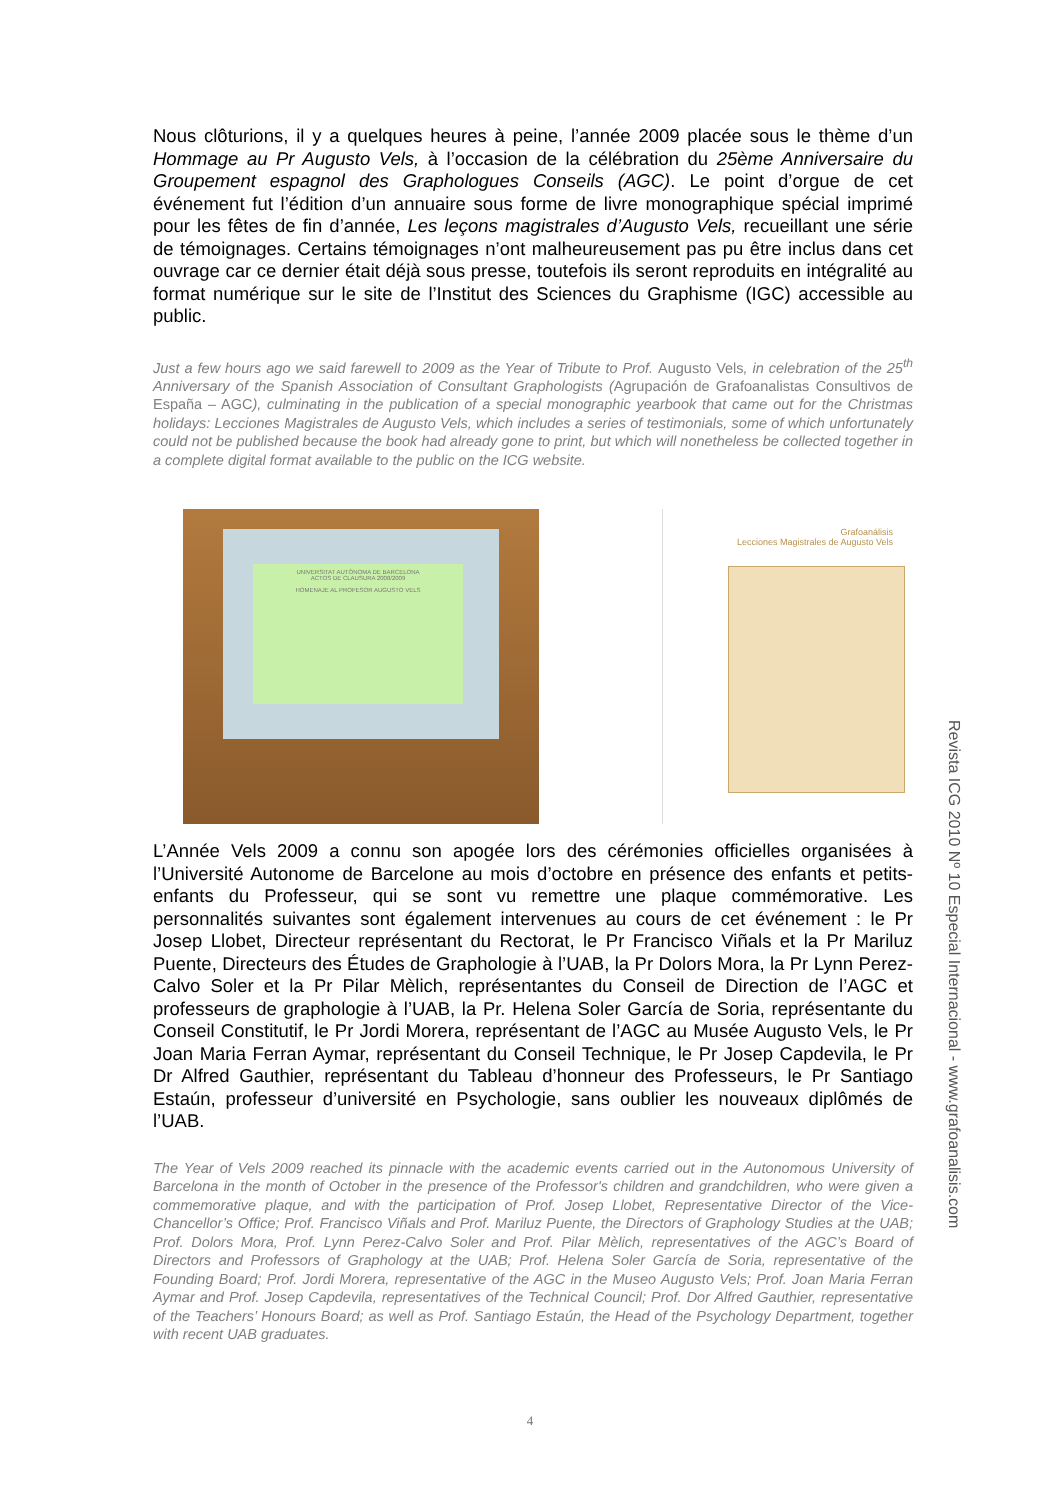Nous clôturions, il y a quelques heures à peine, l’année 2009 placée sous le thème d’un Hommage au Pr Augusto Vels, à l’occasion de la célébration du 25ème Anniversaire du Groupement espagnol des Graphologues Conseils (AGC). Le point d’orgue de cet événement fut l’édition d’un annuaire sous forme de livre monographique spécial imprimé pour les fêtes de fin d’année, Les leçons magistrales d’Augusto Vels, recueillant une série de témoignages. Certains témoignages n’ont malheureusement pas pu être inclus dans cet ouvrage car ce dernier était déjà sous presse, toutefois ils seront reproduits en intégralité au format numérique sur le site de l’Institut des Sciences du Graphisme (IGC) accessible au public.
Just a few hours ago we said farewell to 2009 as the Year of Tribute to Prof. Augusto Vels, in celebration of the 25<sup>th</sup> Anniversary of the Spanish Association of Consultant Graphologists (Agrupación de Grafoanalistas Consultivos de España – AGC), culminating in the publication of a special monographic yearbook that came out for the Christmas holidays: Lecciones Magistrales de Augusto Vels, which includes a series of testimonials, some of which unfortunately could not be published because the book had already gone to print, but which will nonetheless be collected together in a complete digital format available to the public on the ICG website.
UNIVERSITAT AUTÒNOMA DE BARCELONA
ACTOS DE CLAUSURA 2008/2009
HOMENAJE AL PROFESOR AUGUSTO VELS
Grafoanálisis
Lecciones Magistrales de Augusto Vels
L’Année Vels 2009 a connu son apogée lors des cérémonies officielles organisées à l’Université Autonome de Barcelone au mois d’octobre en présence des enfants et petits-enfants du Professeur, qui se sont vu remettre une plaque commémorative. Les personnalités suivantes sont également intervenues au cours de cet événement : le Pr Josep Llobet, Directeur représentant du Rectorat, le Pr Francisco Viñals et la Pr Mariluz Puente, Directeurs des Études de Graphologie à l’UAB, la Pr Dolors Mora, la Pr Lynn Perez-Calvo Soler et la Pr Pilar Mèlich, représentantes du Conseil de Direction de l’AGC et professeurs de graphologie à l’UAB, la Pr. Helena Soler García de Soria, représentante du Conseil Constitutif, le Pr Jordi Morera, représentant de l’AGC au Musée Augusto Vels, le Pr Joan Maria Ferran Aymar, représentant du Conseil Technique, le Pr Josep Capdevila, le Pr Dr Alfred Gauthier, représentant du Tableau d’honneur des Professeurs, le Pr Santiago Estaún, professeur d’université en Psychologie, sans oublier les nouveaux diplômés de l’UAB.
The Year of Vels 2009 reached its pinnacle with the academic events carried out in the Autonomous University of Barcelona in the month of October in the presence of the Professor's children and grandchildren, who were given a commemorative plaque, and with the participation of Prof. Josep Llobet, Representative Director of the Vice-Chancellor’s Office; Prof. Francisco Viñals and Prof. Mariluz Puente, the Directors of Graphology Studies at the UAB; Prof. Dolors Mora, Prof. Lynn Perez-Calvo Soler and Prof. Pilar Mèlich, representatives of the AGC’s Board of Directors and Professors of Graphology at the UAB; Prof. Helena Soler García de Soria, representative of the Founding Board; Prof. Jordi Morera, representative of the AGC in the Museo Augusto Vels; Prof. Joan Maria Ferran Aymar and Prof. Josep Capdevila, representatives of the Technical Council; Prof. Dor Alfred Gauthier, representative of the Teachers’ Honours Board; as well as Prof. Santiago Estaún, the Head of the Psychology Department, together with recent UAB graduates.
Revista ICG 2010 Nº 10 Especial Internacional - www.grafoanalisis.com
4